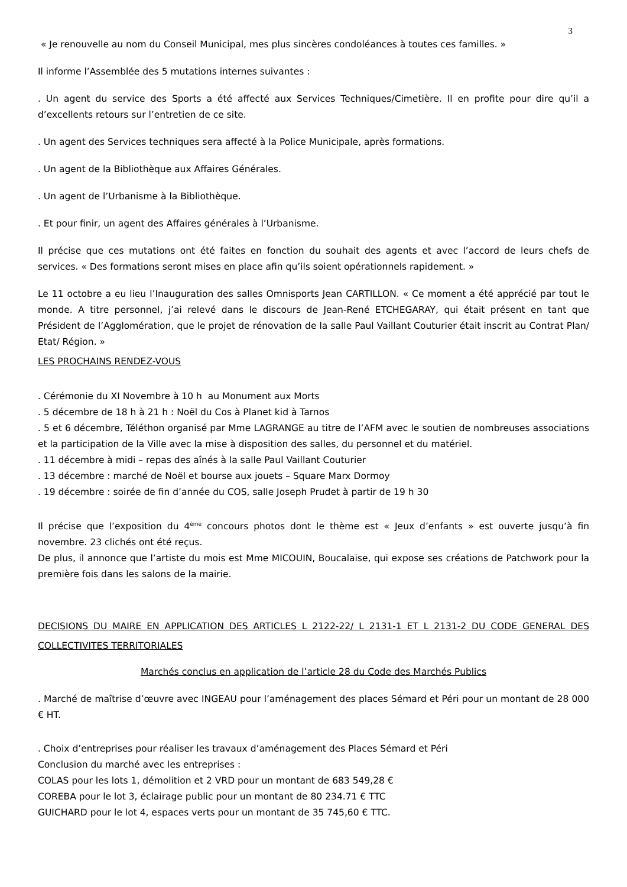3
« Je renouvelle au nom du Conseil Municipal, mes plus sincères condoléances à toutes ces familles. »
Il informe l’Assemblée des 5 mutations internes suivantes :
. Un agent du service des Sports a été affecté aux Services Techniques/Cimetière. Il en profite pour dire qu’il a d’excellents retours sur l’entretien de ce site.
. Un agent des Services techniques sera affecté à la Police Municipale, après formations.
. Un agent de la Bibliothèque aux Affaires Générales.
. Un agent de l’Urbanisme à la Bibliothèque.
. Et pour finir, un agent des Affaires générales à l’Urbanisme.
Il précise que ces mutations ont été faites en fonction du souhait des agents et avec l’accord de leurs chefs de services. « Des formations seront mises en place afin qu’ils soient opérationnels rapidement. »
Le 11 octobre a eu lieu l’Inauguration des salles Omnisports Jean CARTILLON. « Ce moment a été apprécié par tout le monde. A titre personnel, j’ai relevé dans le discours de Jean-René ETCHEGARAY, qui était présent en tant que Président de l’Agglomération, que le projet de rénovation de la salle Paul Vaillant Couturier était inscrit au Contrat Plan/ Etat/ Région. »
LES PROCHAINS RENDEZ-VOUS
. Cérémonie du XI Novembre à 10 h au Monument aux Morts
. 5 décembre de 18 h à 21 h : Noël du Cos à Planet kid à Tarnos
. 5 et 6 décembre, Téléthon organisé par Mme LAGRANGE au titre de l’AFM avec le soutien de nombreuses associations et la participation de la Ville avec la mise à disposition des salles, du personnel et du matériel.
. 11 décembre à midi – repas des aînés à la salle Paul Vaillant Couturier
. 13 décembre : marché de Noël et bourse aux jouets – Square Marx Dormoy
. 19 décembre : soirée de fin d’année du COS, salle Joseph Prudet à partir de 19 h 30
Il précise que l’exposition du 4<sup>ème</sup> concours photos dont le thème est « Jeux d’enfants » est ouverte jusqu’à fin novembre. 23 clichés ont été reçus.
De plus, il annonce que l’artiste du mois est Mme MICOUIN, Boucalaise, qui expose ses créations de Patchwork pour la première fois dans les salons de la mairie.
DECISIONS DU MAIRE EN APPLICATION DES ARTICLES L 2122-22/ L 2131-1 ET L 2131-2 DU CODE GENERAL DES COLLECTIVITES TERRITORIALES
Marchés conclus en application de l’article 28 du Code des Marchés Publics
. Marché de maîtrise d’œuvre avec INGEAU pour l’aménagement des places Sémard et Péri pour un montant de 28 000 € HT.
. Choix d’entreprises pour réaliser les travaux d’aménagement des Places Sémard et Péri
Conclusion du marché avec les entreprises :
COLAS pour les lots 1, démolition et 2 VRD pour un montant de 683 549,28 €
COREBA pour le lot 3, éclairage public pour un montant de 80 234.71 € TTC
GUICHARD pour le lot 4, espaces verts pour un montant de 35 745,60 € TTC.